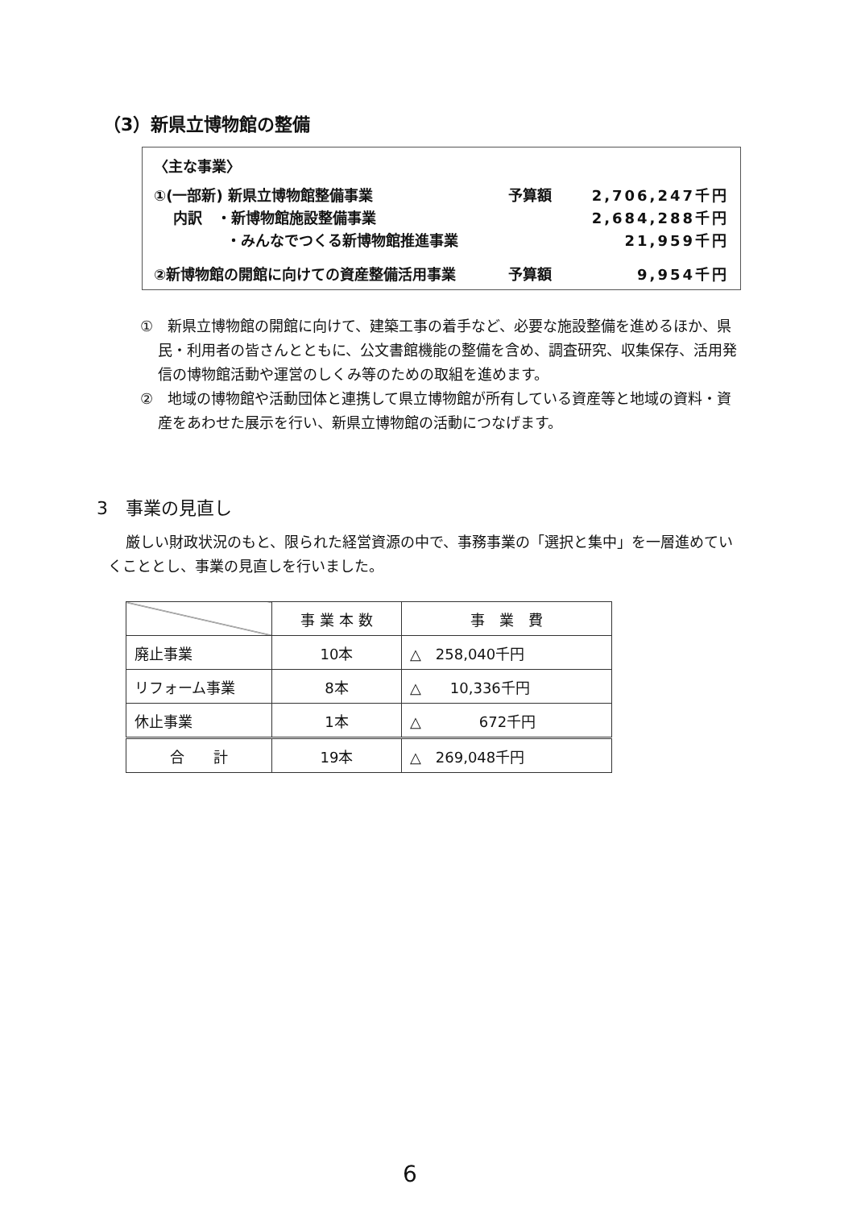（3）新県立博物館の整備
〈主な事業〉
①(一部新) 新県立博物館整備事業 予算額 2,706,247千円
　 内訳　・新博物館施設整備事業 2,684,288千円
　　　　　・みんなでつくる新博物館推進事業 21,959千円
②新博物館の開館に向けての資産整備活用事業 予算額 9,954千円
①　新県立博物館の開館に向けて、建築工事の着手など、必要な施設整備を進めるほか、県民・利用者の皆さんとともに、公文書館機能の整備を含め、調査研究、収集保存、活用発信の博物館活動や運営のしくみ等のための取組を進めます。
②　地域の博物館や活動団体と連携して県立博物館が所有している資産等と地域の資料・資産をあわせた展示を行い、新県立博物館の活動につなげます。
3　事業の見直し
厳しい財政状況のもと、限られた経営資源の中で、事務事業の「選択と集中」を一層進めていくこととし、事業の見直しを行いました。
| | 事 業 本 数 | 事 業 費 |
| --- | --- | --- |
| 廃止事業 | 10本 | △ 258,040千円 |
| リフォーム事業 | 8本 | △ 10,336千円 |
| 休止事業 | 1本 | △ 672千円 |
| 合 計 | 19本 | △ 269,048千円 |
6